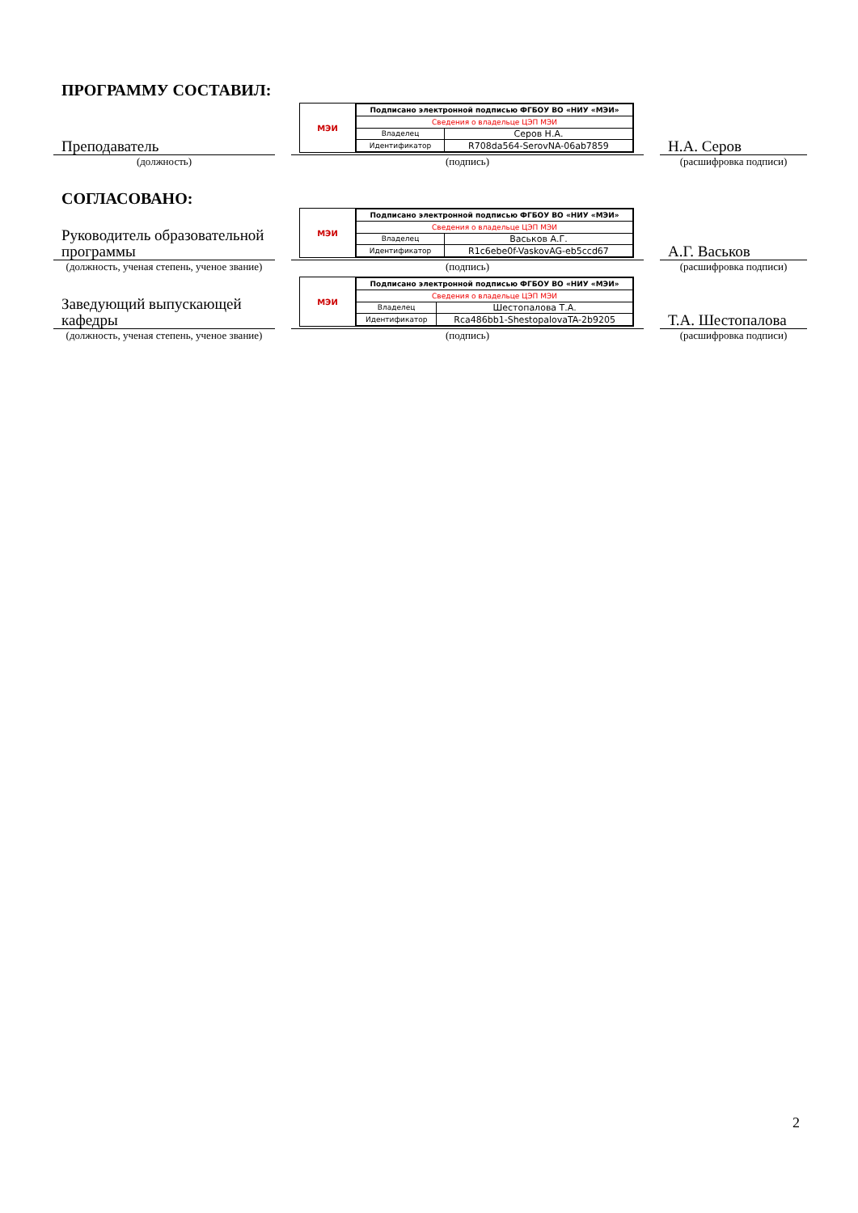ПРОГРАММУ СОСТАВИЛ:
Преподаватель
МЭИ
| Подписано электронной подписью ФГБОУ ВО «НИУ «МЭИ» | |
| Сведения о владельце ЦЭП МЭИ | |
| Владелец | Серов Н.А. |
| Идентификатор | R708da564-SerovNA-06ab7859 |
Н.А. Серов
(должность) (подпись) (расшифровка подписи)
СОГЛАСОВАНО:
Руководитель образовательной программы
МЭИ
| Подписано электронной подписью ФГБОУ ВО «НИУ «МЭИ» | |
| Сведения о владельце ЦЭП МЭИ | |
| Владелец | Васьков А.Г. |
| Идентификатор | R1c6ebe0f-VaskovAG-eb5ccd67 |
А.Г. Васьков
(должность, ученая степень, ученое звание)
(подпись) (расшифровка подписи)
Заведующий выпускающей кафедры
МЭИ
| Подписано электронной подписью ФГБОУ ВО «НИУ «МЭИ» | |
| Сведения о владельце ЦЭП МЭИ | |
| Владелец | Шестопалова Т.А. |
| Идентификатор | Rca486bb1-ShestopalovaTA-2b9205 |
Т.А. Шестопалова
(должность, ученая степень, ученое звание)
(подпись) (расшифровка подписи)
2